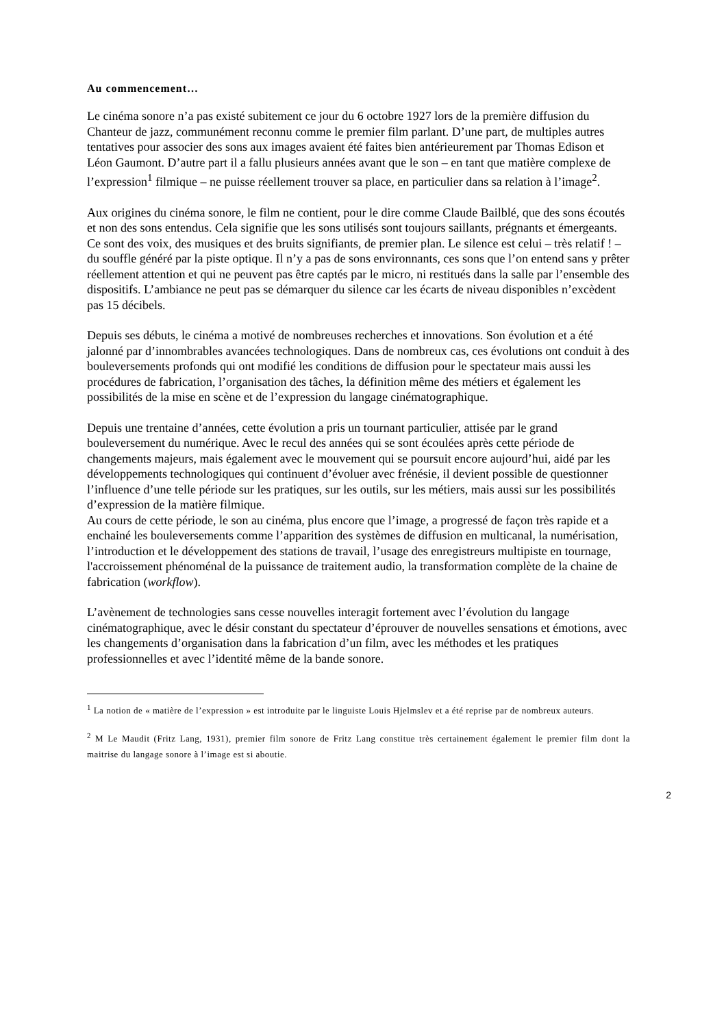Au commencement…
Le cinéma sonore n’a pas existé subitement ce jour du 6 octobre 1927 lors de la première diffusion du Chanteur de jazz, communément reconnu comme le premier film parlant. D’une part, de multiples autres tentatives pour associer des sons aux images avaient été faites bien antérieurement par Thomas Edison et Léon Gaumont. D’autre part il a fallu plusieurs années avant que le son – en tant que matière complexe de l’expression<sup>1</sup> filmique – ne puisse réellement trouver sa place, en particulier dans sa relation à l’image<sup>2</sup>.
Aux origines du cinéma sonore, le film ne contient, pour le dire comme Claude Bailblé, que des sons écoutés et non des sons entendus. Cela signifie que les sons utilisés sont toujours saillants, prégnants et émergeants. Ce sont des voix, des musiques et des bruits signifiants, de premier plan. Le silence est celui – très relatif ! – du souffle généré par la piste optique. Il n’y a pas de sons environnants, ces sons que l’on entend sans y prêter réellement attention et qui ne peuvent pas être captés par le micro, ni restitués dans la salle par l’ensemble des dispositifs. L’ambiance ne peut pas se démarquer du silence car les écarts de niveau disponibles n’excèdent pas 15 décibels.
Depuis ses débuts, le cinéma a motivé de nombreuses recherches et innovations. Son évolution et a été jalonné par d’innombrables avancées technologiques. Dans de nombreux cas, ces évolutions ont conduit à des bouleversements profonds qui ont modifié les conditions de diffusion pour le spectateur mais aussi les procédures de fabrication, l’organisation des tâches, la définition même des métiers et également les possibilités de la mise en scène et de l’expression du langage cinématographique.
Depuis une trentaine d’années, cette évolution a pris un tournant particulier, attisée par le grand bouleversement du numérique. Avec le recul des années qui se sont écoulées après cette période de changements majeurs, mais également avec le mouvement qui se poursuit encore aujourd’hui, aidé par les développements technologiques qui continuent d’évoluer avec frénésie, il devient possible de questionner l’influence d’une telle période sur les pratiques, sur les outils, sur les métiers, mais aussi sur les possibilités d’expression de la matière filmique.
Au cours de cette période, le son au cinéma, plus encore que l’image, a progressé de façon très rapide et a enchainé les bouleversements comme l’apparition des systèmes de diffusion en multicanal, la numérisation, l’introduction et le développement des stations de travail, l’usage des enregistreurs multipiste en tournage, l'accroissement phénoménal de la puissance de traitement audio, la transformation complète de la chaine de fabrication (workflow).
L’avènement de technologies sans cesse nouvelles interagit fortement avec l’évolution du langage cinématographique, avec le désir constant du spectateur d’éprouver de nouvelles sensations et émotions, avec les changements d’organisation dans la fabrication d’un film, avec les méthodes et les pratiques professionnelles et avec l’identité même de la bande sonore.
<sup>1</sup> La notion de « matière de l’expression » est introduite par le linguiste Louis Hjelmslev et a été reprise par de nombreux auteurs.
<sup>2</sup> M Le Maudit (Fritz Lang, 1931), premier film sonore de Fritz Lang constitue très certainement également le premier film dont la maitrise du langage sonore à l’image est si aboutie.
2